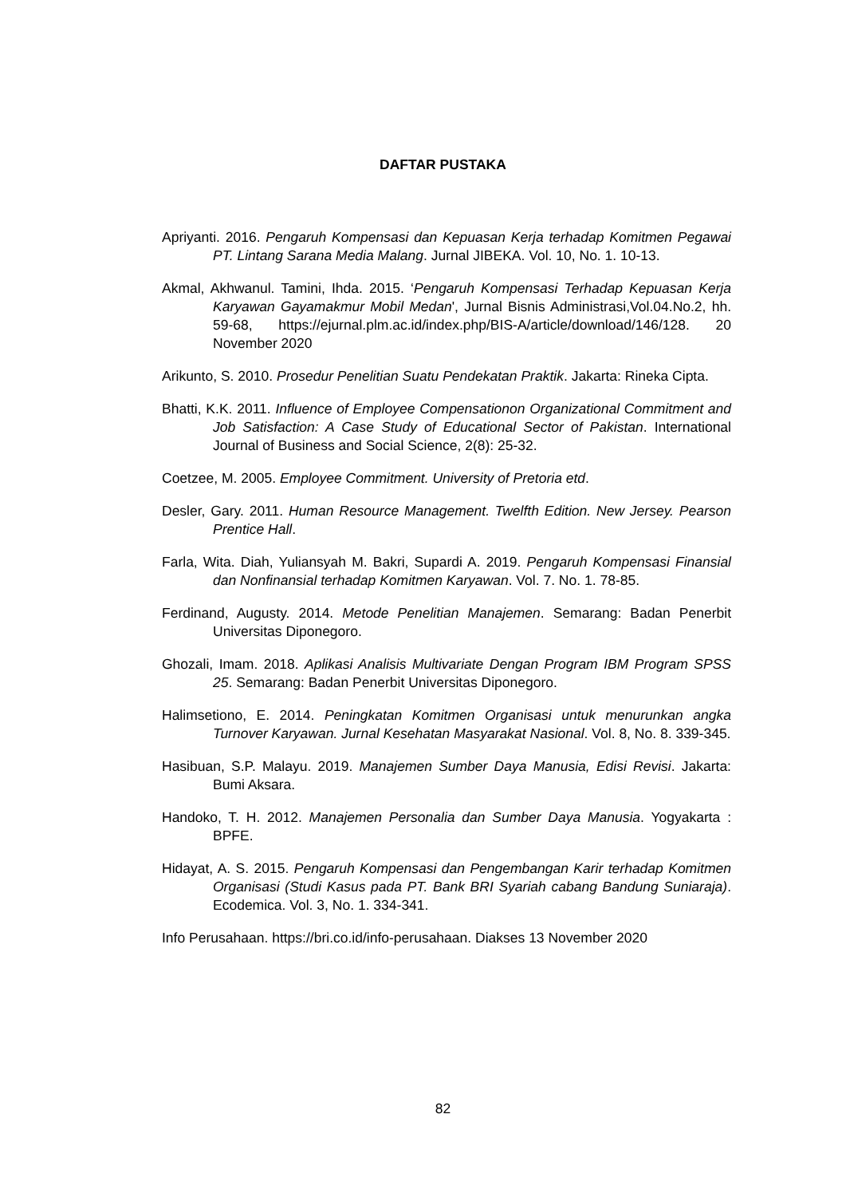DAFTAR PUSTAKA
Apriyanti. 2016. Pengaruh Kompensasi dan Kepuasan Kerja terhadap Komitmen Pegawai PT. Lintang Sarana Media Malang. Jurnal JIBEKA. Vol. 10, No. 1. 10-13.
Akmal, Akhwanul. Tamini, Ihda. 2015. ‘Pengaruh Kompensasi Terhadap Kepuasan Kerja Karyawan Gayamakmur Mobil Medan', Jurnal Bisnis Administrasi,Vol.04.No.2, hh. 59-68, https://ejurnal.plm.ac.id/index.php/BIS-A/article/download/146/128. 20 November 2020
Arikunto, S. 2010. Prosedur Penelitian Suatu Pendekatan Praktik. Jakarta: Rineka Cipta.
Bhatti, K.K. 2011. Influence of Employee Compensationon Organizational Commitment and Job Satisfaction: A Case Study of Educational Sector of Pakistan. International Journal of Business and Social Science, 2(8): 25-32.
Coetzee, M. 2005. Employee Commitment. University of Pretoria etd.
Desler, Gary. 2011. Human Resource Management. Twelfth Edition. New Jersey. Pearson Prentice Hall.
Farla, Wita. Diah, Yuliansyah M. Bakri, Supardi A. 2019. Pengaruh Kompensasi Finansial dan Nonfinansial terhadap Komitmen Karyawan. Vol. 7. No. 1. 78-85.
Ferdinand, Augusty. 2014. Metode Penelitian Manajemen. Semarang: Badan Penerbit Universitas Diponegoro.
Ghozali, Imam. 2018. Aplikasi Analisis Multivariate Dengan Program IBM Program SPSS 25. Semarang: Badan Penerbit Universitas Diponegoro.
Halimsetiono, E. 2014. Peningkatan Komitmen Organisasi untuk menurunkan angka Turnover Karyawan. Jurnal Kesehatan Masyarakat Nasional. Vol. 8, No. 8. 339-345.
Hasibuan, S.P. Malayu. 2019. Manajemen Sumber Daya Manusia, Edisi Revisi. Jakarta: Bumi Aksara.
Handoko, T. H. 2012. Manajemen Personalia dan Sumber Daya Manusia. Yogyakarta : BPFE.
Hidayat, A. S. 2015. Pengaruh Kompensasi dan Pengembangan Karir terhadap Komitmen Organisasi (Studi Kasus pada PT. Bank BRI Syariah cabang Bandung Suniaraja). Ecodemica. Vol. 3, No. 1. 334-341.
Info Perusahaan. https://bri.co.id/info-perusahaan. Diakses 13 November 2020
82